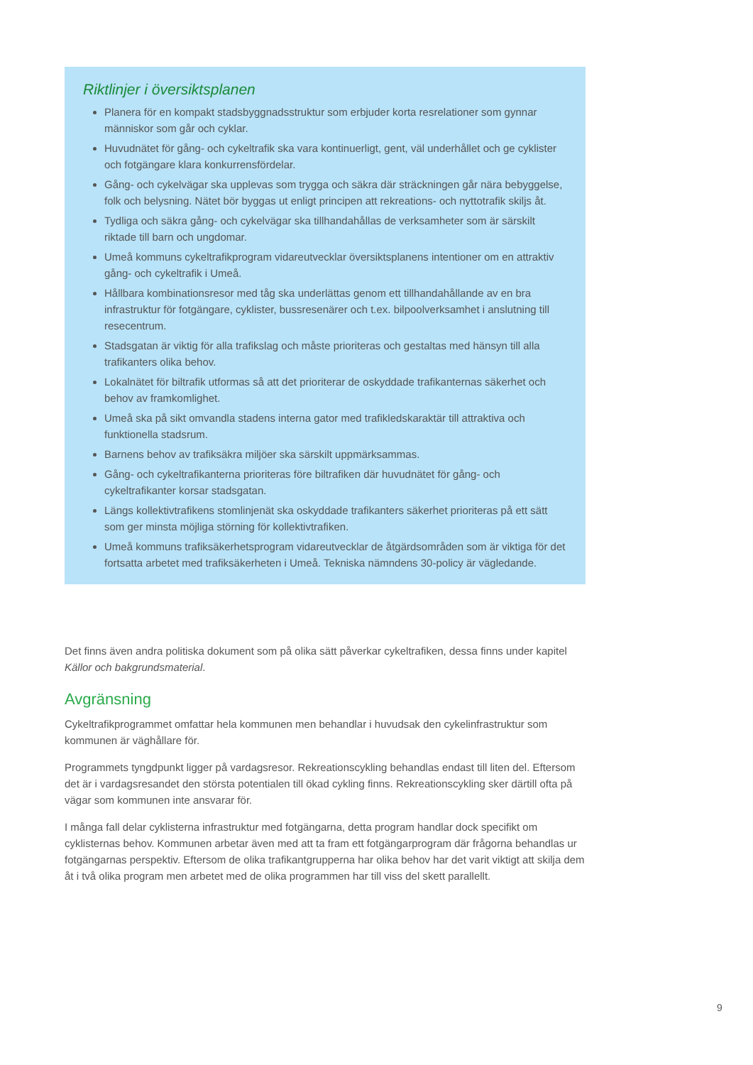Riktlinjer i översiktsplanen
Planera för en kompakt stadsbyggnadsstruktur som erbjuder korta resrelationer som gynnar människor som går och cyklar.
Huvudnätet för gång- och cykeltrafik ska vara kontinuerligt, gent, väl underhållet och ge cyklister och fotgängare klara konkurrensfördelar.
Gång- och cykelvägar ska upplevas som trygga och säkra där sträckningen går nära bebyggelse, folk och belysning. Nätet bör byggas ut enligt principen att rekreations- och nyttotrafik skiljs åt.
Tydliga och säkra gång- och cykelvägar ska tillhandahållas de verksamheter som är särskilt riktade till barn och ungdomar.
Umeå kommuns cykeltrafikprogram vidareutvecklar översiktsplanens intentioner om en attraktiv gång- och cykeltrafik i Umeå.
Hållbara kombinationsresor med tåg ska underlättas genom ett tillhandahållande av en bra infrastruktur för fotgängare, cyklister, bussresenärer och t.ex. bilpoolverksamhet i anslutning till resecentrum.
Stadsgatan är viktig för alla trafikslag och måste prioriteras och gestaltas med hänsyn till alla trafikanters olika behov.
Lokalnätet för biltrafik utformas så att det prioriterar de oskyddade trafikanternas säkerhet och behov av framkomlighet.
Umeå ska på sikt omvandla stadens interna gator med trafikledskaraktär till attraktiva och funktionella stadsrum.
Barnens behov av trafiksäkra miljöer ska särskilt uppmärksammas.
Gång- och cykeltrafikanterna prioriteras före biltrafiken där huvudnätet för gång- och cykeltrafikanter korsar stadsgatan.
Längs kollektivtrafikens stomlinjenät ska oskyddade trafikanters säkerhet prioriteras på ett sätt som ger minsta möjliga störning för kollektivtrafiken.
Umeå kommuns trafiksäkerhetsprogram vidareutvecklar de åtgärdsområden som är viktiga för det fortsatta arbetet med trafiksäkerheten i Umeå. Tekniska nämndens 30-policy är vägledande.
Det finns även andra politiska dokument som på olika sätt påverkar cykeltrafiken, dessa finns under kapitel Källor och bakgrundsmaterial.
Avgränsning
Cykeltrafikprogrammet omfattar hela kommunen men behandlar i huvudsak den cykelinfrastruktur som kommunen är väghållare för.
Programmets tyngdpunkt ligger på vardagsresor. Rekreationscykling behandlas endast till liten del. Eftersom det är i vardagsresandet den största potentialen till ökad cykling finns. Rekreationscykling sker därtill ofta på vägar som kommunen inte ansvarar för.
I många fall delar cyklisterna infrastruktur med fotgängarna, detta program handlar dock specifikt om cyklisternas behov. Kommunen arbetar även med att ta fram ett fotgängarprogram där frågorna behandlas ur fotgängarnas perspektiv. Eftersom de olika trafikantgrupperna har olika behov har det varit viktigt att skilja dem åt i två olika program men arbetet med de olika programmen har till viss del skett parallellt.
9